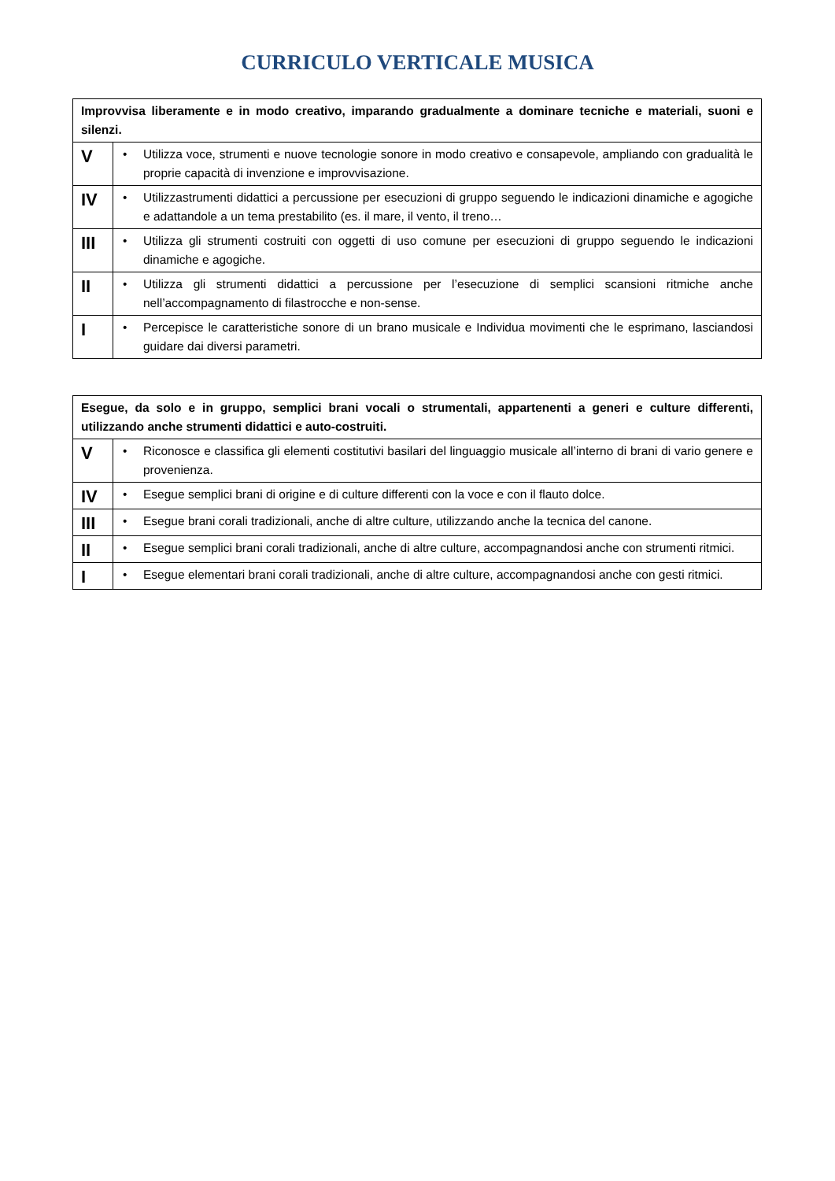CURRICULO VERTICALE MUSICA
| Improvvisa liberamente e in modo creativo, imparando gradualmente a dominare tecniche e materiali, suoni e silenzi. | |
| --- | --- |
| V | • Utilizza voce, strumenti e nuove tecnologie sonore in modo creativo e consapevole, ampliando con gradualità le proprie capacità di invenzione e improvvisazione. |
| IV | • Utilizzastrumenti didattici a percussione per esecuzioni di gruppo seguendo le indicazioni dinamiche e agogiche e adattandole a un tema prestabilito (es. il mare, il vento, il treno… |
| III | • Utilizza gli strumenti costruiti con oggetti di uso comune per esecuzioni di gruppo seguendo le indicazioni dinamiche e agogiche. |
| II | • Utilizza gli strumenti didattici a percussione per l’esecuzione di semplici scansioni ritmiche anche nell’accompagnamento di filastrocche e non-sense. |
| I | • Percepisce le caratteristiche sonore di un brano musicale e Individua movimenti che le esprimano, lasciandosi guidare dai diversi parametri. |
| Esegue, da solo e in gruppo, semplici brani vocali o strumentali, appartenenti a generi e culture differenti, utilizzando anche strumenti didattici e auto-costruiti. | |
| --- | --- |
| V | • Riconosce e classifica gli elementi costitutivi basilari del linguaggio musicale all’interno di brani di vario genere e provenienza. |
| IV | • Esegue semplici brani di origine e di culture differenti con la voce e con il flauto dolce. |
| III | • Esegue brani corali tradizionali, anche di altre culture, utilizzando anche la tecnica del canone. |
| II | • Esegue semplici brani corali tradizionali, anche di altre culture, accompagnandosi anche con strumenti ritmici. |
| I | • Esegue elementari brani corali tradizionali, anche di altre culture, accompagnandosi anche con gesti ritmici. |